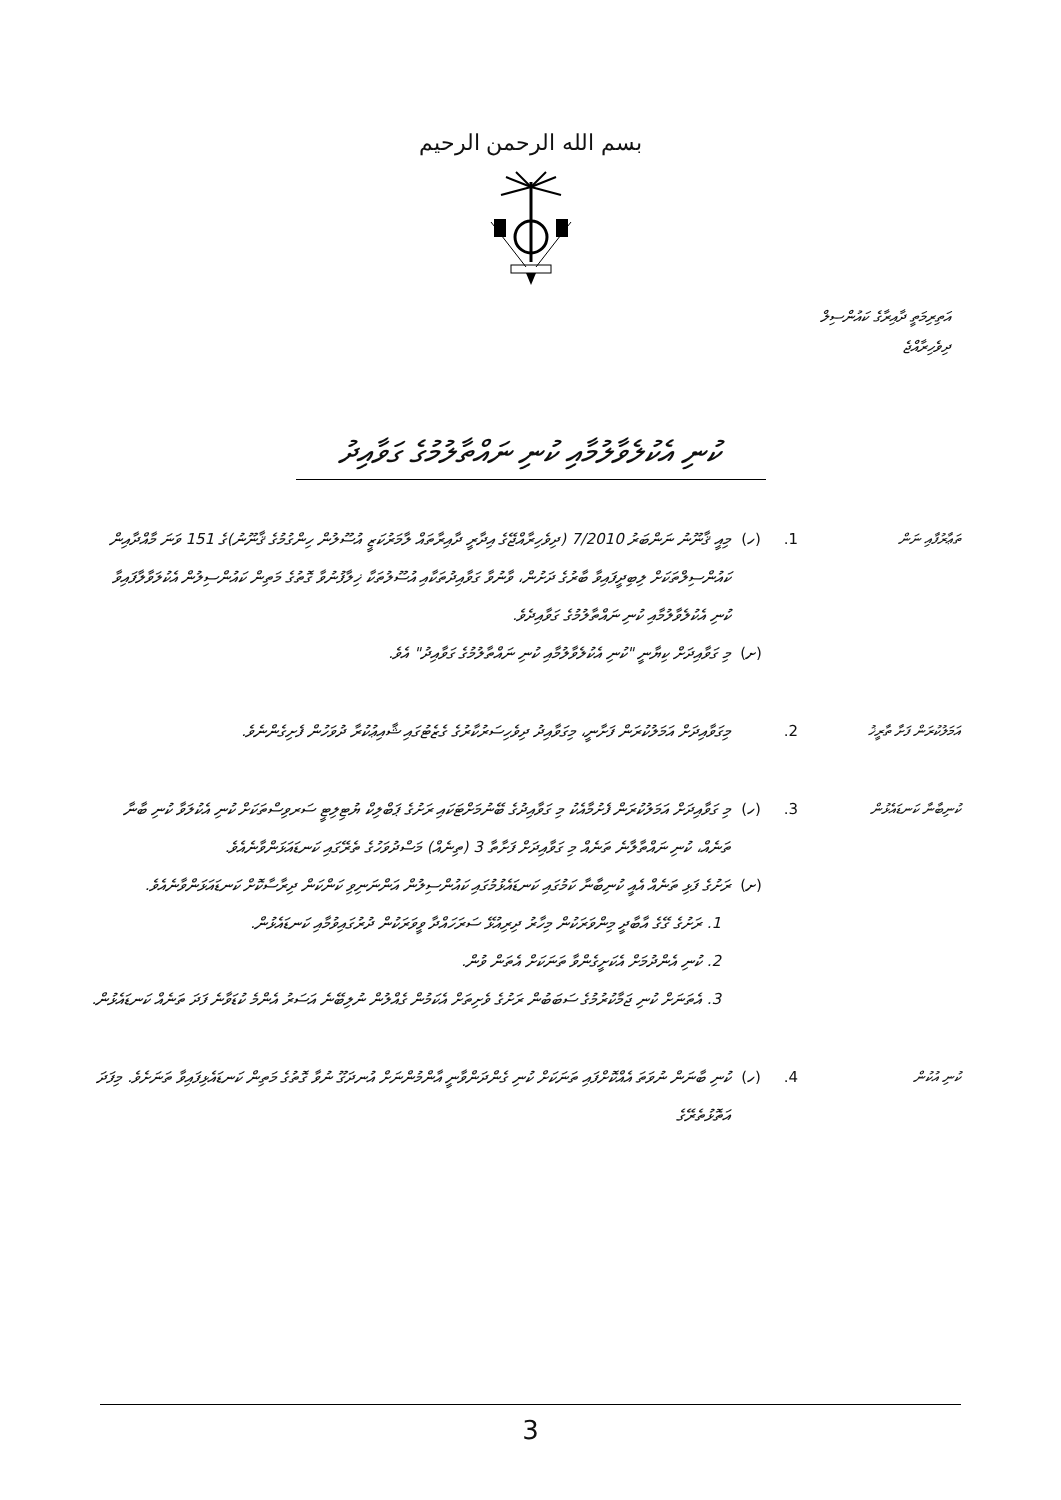بسم الله الرحمن الرحيم
އަތިރިމަތީ ދާއިރާގެ ކައުންސިލް
ދިވެހިރާއްޖެ
ކުނި އެކުލެވާލުމާއި ކުނި ނައްތާލުމުގެ ގަވާއިދު
ތަޢާރުފާއި ނަން
1.
(ހ)
މިއީ ޤާނޫނު ނަންބަރު 7/2010 (ދިވެހިރާއްޖޭގެ އިދާރީ ދާއިރާތައް ލާމަރުކަޒީ އުސޫލުން ހިންގުމުގެ ޤާނޫނު)ގެ 151 ވަނަ މާއްދާއިން ކައުންސިލްތަކަށް ލިބިދީފައިވާ ބާރުގެ ދަށުން، ވާނުވާ ގަވާއިދުތަކާއި އުސޫލުތަކާ ޚިލާފުނުވާ ގޮތުގެ މަތިން ކައުންސިލުން އެކުލަވާލާފައިވާ ކުނި އެކުލެވާލުމާއި ކުނި ނައްތާލުމުގެ ގަވާއިދެވެ.
(ށ)
މި ގަވާއިދަށް ކިޔާނީ "ކުނި އެކުލެވާލުމާއި ކުނި ނައްތާލުމުގެ ގަވާއިދު" އެވެ.
އަމަލުކުރަން ފަށާ ތާރީޚު
2.
މިގަވާއިދަށް އަމަލުކުރަން ފަށާނީ، މިގަވާއިދު ދިވެހިސަރުކާރުގެ ގެޒެޓުގައި ޝާއިޢުކުރާ ދުވަހުން ފެށިގެންނެވެ.
ކުނިބާނާ ކަނޑައެޅުން
3.
(ހ)
މި ގަވާއިދަށް އަމަލުކުރަން ފެށުމާއެކު މި ގަވާއިދުގެ ބޭނުމަށްޓަކައި ރަށުގެ ޕަބްލިކް ޔުޓިލިޓީ ސަރވިސްތަކަށް ކުނި އެކުލަވާ ކުނި ބާނާ ތަނެއް، ކުނި ނައްތާލާނެ ތަނެއް މި ގަވާއިދަށް ފަށާތާ 3 (ތިނެއް) މަސްދުވަހުގެ ތެރޭގައި ކަނޑައަޅަންވާނެއެވެ.
(ށ)
ރަށުގެ ފަޅި ތަނެއް އެއީ ކުނިބާނާ ކަމުގައި ކަނޑައެޅުމުގައި ކައުންސިލުން އަންނަނިވި ކަންކަން ދިރާސާކޮށް ކަނޑައަޅަންވާނެއެވެ.
1. ރަށުގެ ގޭގެ އާބާދީ މިންވަރަކުން މިހާރު ދިރިއުޅޭ ސަރަހައްދާ ވީވަރަކުން ދުރުގައިވުމާއި ކަނޑައެޅުން.
2. ކުނި އެންދުމަށް އެކަށީގެންވާ ތަނަކަށް އެތަން ވުން.
3. އެތަނަށް ކުނި ޖަމާކުރުމުގެ ސަބަބުން ރަށުގެ ވެށިތަށް އެކަމުން ގެއްލުން ނުލިބޭނެ އަސަރު އެންމެ ކުޑަވާނެ ފަދަ ތަނެއް ކަނޑައެޅުން.
ކުނި އުކުން
4.
(ހ)
ކުނި ބާނަން ނުވަތަ އެއްކޮށްފައި ތަނަކަށް ކުނި ގެންދަންވާނީ އާންމުންނަށް އުނދަގޫ ނުވާ ގޮތުގެ މަތިން ކަނޑައެޅިފައިވާ ތަނަށެވެ. މިފަދަ އަތޮޅުތެރޭގެ
3